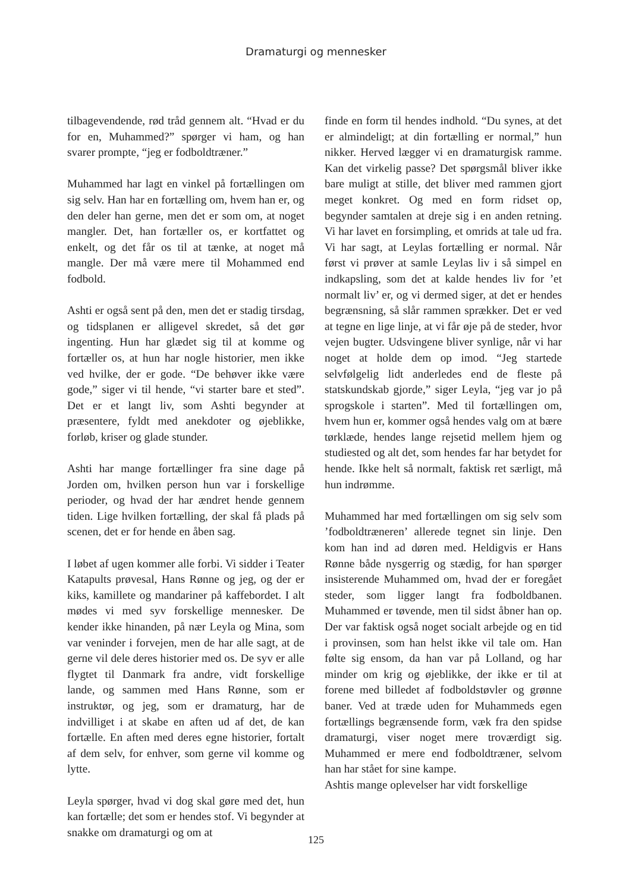Dramaturgi og mennesker
tilbagevendende, rød tråd gennem alt. “Hvad er du for en, Muhammed?” spørger vi ham, og han svarer prompte, “jeg er fodboldtræner.”
Muhammed har lagt en vinkel på fortællingen om sig selv. Han har en fortælling om, hvem han er, og den deler han gerne, men det er som om, at noget mangler. Det, han fortæller os, er kortfattet og enkelt, og det får os til at tænke, at noget må mangle. Der må være mere til Mohammed end fodbold.
Ashti er også sent på den, men det er stadig tirsdag, og tidsplanen er alligevel skredet, så det gør ingenting. Hun har glædet sig til at komme og fortæller os, at hun har nogle historier, men ikke ved hvilke, der er gode. “De behøver ikke være gode,” siger vi til hende, “vi starter bare et sted”. Det er et langt liv, som Ashti begynder at præsentere, fyldt med anekdoter og øjeblikke, forløb, kriser og glade stunder.
Ashti har mange fortællinger fra sine dage på Jorden om, hvilken person hun var i forskellige perioder, og hvad der har ændret hende gennem tiden. Lige hvilken fortælling, der skal få plads på scenen, det er for hende en åben sag.
I løbet af ugen kommer alle forbi. Vi sidder i Teater Katapults prøvesal, Hans Rønne og jeg, og der er kiks, kamillete og mandariner på kaffebordet. I alt mødes vi med syv forskellige mennesker. De kender ikke hinanden, på nær Leyla og Mina, som var veninder i forvejen, men de har alle sagt, at de gerne vil dele deres historier med os. De syv er alle flygtet til Danmark fra andre, vidt forskellige lande, og sammen med Hans Rønne, som er instruktør, og jeg, som er dramaturg, har de indvilliget i at skabe en aften ud af det, de kan fortælle. En aften med deres egne historier, fortalt af dem selv, for enhver, som gerne vil komme og lytte.
Leyla spørger, hvad vi dog skal gøre med det, hun kan fortælle; det som er hendes stof. Vi begynder at snakke om dramaturgi og om at
finde en form til hendes indhold. “Du synes, at det er almindeligt; at din fortælling er normal,” hun nikker. Herved lægger vi en dramaturgisk ramme. Kan det virkelig passe? Det spørgsmål bliver ikke bare muligt at stille, det bliver med rammen gjort meget konkret. Og med en form ridset op, begynder samtalen at dreje sig i en anden retning. Vi har lavet en forsimpling, et omrids at tale ud fra. Vi har sagt, at Leylas fortælling er normal. Når først vi prøver at samle Leylas liv i så simpel en indkapsling, som det at kalde hendes liv for ’et normalt liv’ er, og vi dermed siger, at det er hendes begrænsning, så slår rammen sprækker. Det er ved at tegne en lige linje, at vi får øje på de steder, hvor vejen bugter. Udsvingene bliver synlige, når vi har noget at holde dem op imod. “Jeg startede selvfølgelig lidt anderledes end de fleste på statskundskab gjorde,” siger Leyla, “jeg var jo på sprogskole i starten”. Med til fortællingen om, hvem hun er, kommer også hendes valg om at bære tørklæde, hendes lange rejsetid mellem hjem og studiested og alt det, som hendes far har betydet for hende. Ikke helt så normalt, faktisk ret særligt, må hun indrømme.
Muhammed har med fortællingen om sig selv som ’fodboldtræneren’ allerede tegnet sin linje. Den kom han ind ad døren med. Heldigvis er Hans Rønne både nysgerrig og stædig, for han spørger insisterende Muhammed om, hvad der er foregået steder, som ligger langt fra fodboldbanen. Muhammed er tøvende, men til sidst åbner han op. Der var faktisk også noget socialt arbejde og en tid i provinsen, som han helst ikke vil tale om. Han følte sig ensom, da han var på Lolland, og har minder om krig og øjeblikke, der ikke er til at forene med billedet af fodboldstøvler og grønne baner. Ved at træde uden for Muhammeds egen fortællings begrænsende form, væk fra den spidse dramaturgi, viser noget mere troværdigt sig. Muhammed er mere end fodboldtræner, selvom han har stået for sine kampe.
Ashtis mange oplevelser har vidt forskellige
125